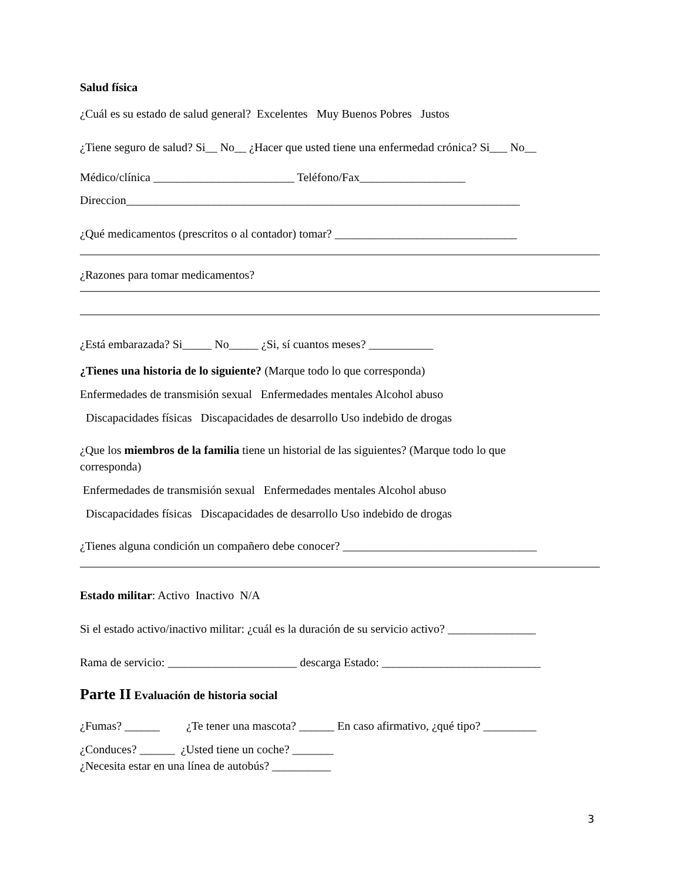Salud física
¿Cuál es su estado de salud general? Excelentes Muy Buenos Pobres Justos
¿Tiene seguro de salud? Si__ No__ ¿Hacer que usted tiene una enfermedad crónica? Si___ No__
Médico/clínica ________________________ Teléfono/Fax__________________
Direccion___________________________________________________________________
¿Qué medicamentos (prescritos o al contador) tomar? _______________________________
¿Razones para tomar medicamentos?
¿Está embarazada? Si_____ No_____ ¿Si, sí cuantos meses? ___________
¿Tienes una historia de lo siguiente? (Marque todo lo que corresponda)
Enfermedades de transmisión sexual Enfermedades mentales Alcohol abuso
Discapacidades físicas Discapacidades de desarrollo Uso indebido de drogas
¿Que los miembros de la familia tiene un historial de las siguientes? (Marque todo lo que
corresponda)
Enfermedades de transmisión sexual Enfermedades mentales Alcohol abuso
Discapacidades físicas Discapacidades de desarrollo Uso indebido de drogas
¿Tienes alguna condición un compañero debe conocer? _________________________________
Estado militar: Activo Inactivo N/A
Si el estado activo/inactivo militar: ¿cuál es la duración de su servicio activo? _______________
Rama de servicio: ______________________ descarga Estado: ___________________________
Parte II Evaluación de historia social
¿Fumas? ______ ¿Te tener una mascota? ______ En caso afirmativo, ¿qué tipo? _________
¿Conduces? ______ ¿Usted tiene un coche? _______
¿Necesita estar en una línea de autobús? __________
3